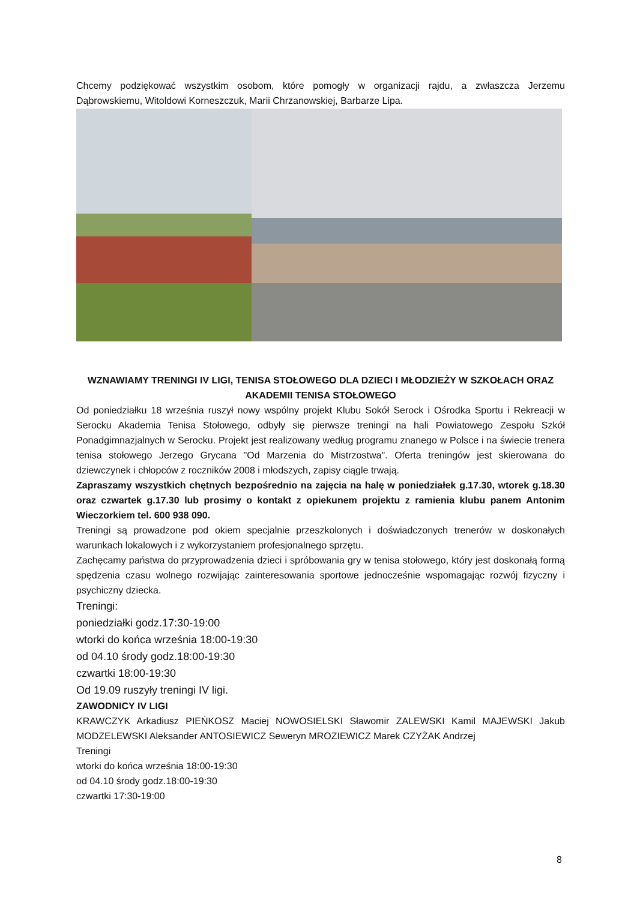Chcemy podziękować wszystkim osobom, które pomogły w organizacji rajdu, a zwłaszcza Jerzemu Dąbrowskiemu, Witoldowi Korneszczuk, Marii Chrzanowskiej, Barbarze Lipa.
WZNAWIAMY TRENINGI IV LIGI, TENISA STOŁOWEGO DLA DZIECI I MŁODZIEŻY W SZKOŁACH ORAZ AKADEMII TENISA STOŁOWEGO
Od poniedziałku 18 września ruszył nowy wspólny projekt Klubu Sokół Serock i Ośrodka Sportu i Rekreacji w Serocku Akademia Tenisa Stołowego, odbyły się pierwsze treningi na hali Powiatowego Zespołu Szkół Ponadgimnazjalnych w Serocku. Projekt jest realizowany według programu znanego w Polsce i na świecie trenera tenisa stołowego Jerzego Grycana "Od Marzenia do Mistrzostwa". Oferta treningów jest skierowana do dziewczynek i chłopców z roczników 2008 i młodszych, zapisy ciągle trwają.
Zapraszamy wszystkich chętnych bezpośrednio na zajęcia na halę w poniedziałek g.17.30, wtorek g.18.30 oraz czwartek g.17.30 lub prosimy o kontakt z opiekunem projektu z ramienia klubu panem Antonim Wieczorkiem tel. 600 938 090.
Treningi są prowadzone pod okiem specjalnie przeszkolonych i doświadczonych trenerów w doskonałych warunkach lokalowych i z wykorzystaniem profesjonalnego sprzętu.
Zachęcamy państwa do przyprowadzenia dzieci i spróbowania gry w tenisa stołowego, który jest doskonałą formą spędzenia czasu wolnego rozwijając zainteresowania sportowe jednocześnie wspomagając rozwój fizyczny i psychiczny dziecka.
Treningi:
poniedziałki godz.17:30-19:00
wtorki do końca września 18:00-19:30
od 04.10 środy godz.18:00-19:30
czwartki 18:00-19:30
Od 19.09 ruszyły treningi IV ligi.
ZAWODNICY IV LIGI
KRAWCZYK Arkadiusz PIEŃKOSZ Maciej NOWOSIELSKI Sławomir ZALEWSKI Kamil MAJEWSKI Jakub MODZELEWSKI Aleksander ANTOSIEWICZ Seweryn MROZIEWICZ Marek CZYŻAK Andrzej
Treningi
wtorki do końca września 18:00-19:30
od 04.10 środy godz.18:00-19:30
czwartki 17:30-19:00
8